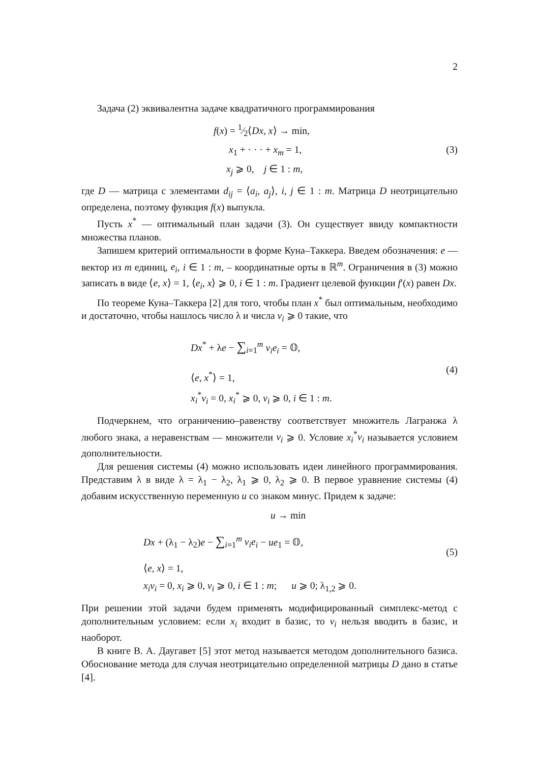2
Задача (2) эквивалентна задаче квадратичного программирования
f(x) = 1⁄2⟨Dx, x⟩ → min,
x<sub>1</sub> + · · · + x<sub>m</sub> = 1,
x<sub>j</sub> ⩾ 0, j ∈ 1 : m,
(3)
где D — матрица с элементами d<sub>ij</sub> = ⟨a<sub>i</sub>, a<sub>j</sub>⟩, i, j ∈ 1 : m. Матрица D неотрицательно определена, поэтому функция f(x) выпукла.
Пусть x<sup>*</sup> — оптимальный план задачи (3). Он существует ввиду компактности множества планов.
Запишем критерий оптимальности в форме Куна–Таккера. Введем обозначения: e — вектор из m единиц, e<sub>i</sub>, i ∈ 1 : m, – координатные орты в ℝ<sup>m</sup>. Ограничения в (3) можно записать в виде ⟨e, x⟩ = 1, ⟨e<sub>i</sub>, x⟩ ⩾ 0, i ∈ 1 : m. Градиент целевой функции f′(x) равен Dx.
По теореме Куна–Таккера [2] для того, чтобы план x<sup>*</sup> был оптимальным, необходимо и достаточно, чтобы нашлось число λ и числа v<sub>i</sub> ⩾ 0 такие, что
Dx<sup>*</sup> + λe − ∑<sub>i=1</sub><sup>m</sup> v<sub>i</sub>e<sub>i</sub> = 𝕆,
⟨e, x<sup>*</sup>⟩ = 1,
x<sub>i</sub><sup>*</sup>v<sub>i</sub> = 0, x<sub>i</sub><sup>*</sup> ⩾ 0, v<sub>i</sub> ⩾ 0, i ∈ 1 : m.
(4)
Подчеркнем, что ограничению–равенству соответствует множитель Лагранжа λ любого знака, а неравенствам — множители v<sub>i</sub> ⩾ 0. Условие x<sub>i</sub><sup>*</sup>v<sub>i</sub> называется условием дополнительности.
Для решения системы (4) можно использовать идеи линейного программирования. Представим λ в виде λ = λ<sub>1</sub> − λ<sub>2</sub>, λ<sub>1</sub> ⩾ 0, λ<sub>2</sub> ⩾ 0. В первое уравнение системы (4) добавим искусственную переменную u со знаком минус. Придем к задаче:
u → min
Dx + (λ<sub>1</sub> − λ<sub>2</sub>)e − ∑<sub>i=1</sub><sup>m</sup> v<sub>i</sub>e<sub>i</sub> − ue<sub>1</sub> = 𝕆,
⟨e, x⟩ = 1,
x<sub>i</sub>v<sub>i</sub> = 0, x<sub>i</sub> ⩾ 0, v<sub>i</sub> ⩾ 0, i ∈ 1 : m; u ⩾ 0; λ<sub>1,2</sub> ⩾ 0.
(5)
При решении этой задачи будем применять модифицированный симплекс-метод с дополнительным условием: если x<sub>i</sub> входит в базис, то v<sub>i</sub> нельзя вводить в базис, и наоборот.
В книге В. А. Даугавет [5] этот метод называется методом дополнительного базиса. Обоснование метода для случая неотрицательно определенной матрицы D дано в статье [4].